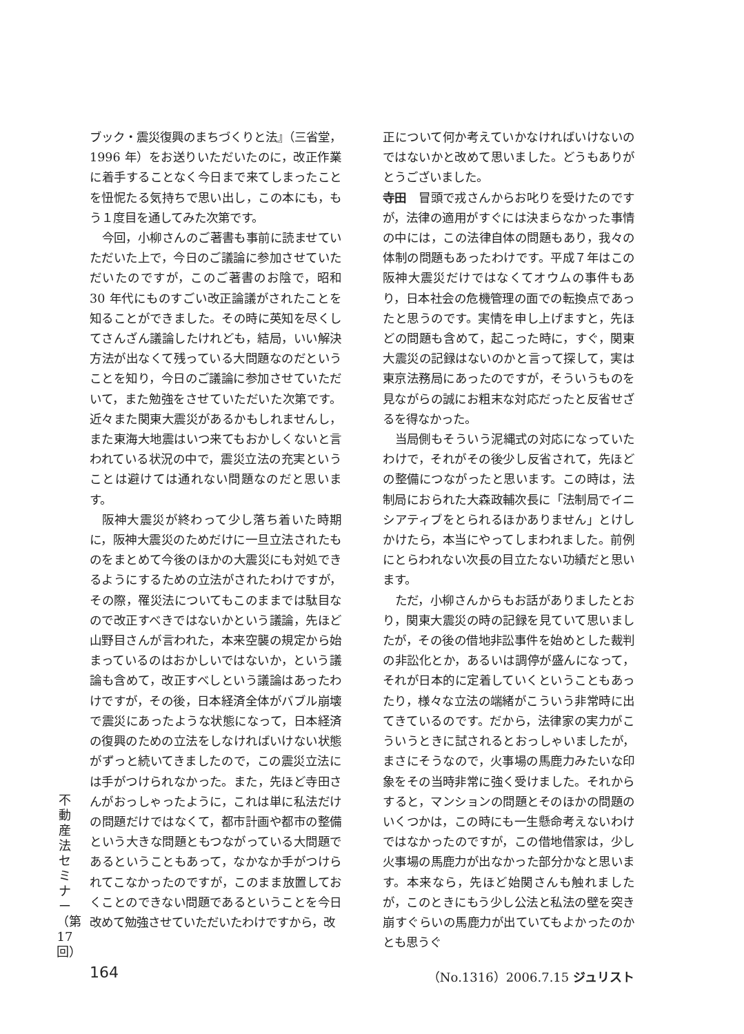ブック・震災復興のまちづくりと法』（三省堂，1996 年）をお送りいただいたのに，改正作業に着手することなく今日まで来てしまったことを忸怩たる気持ちで思い出し，この本にも，もう１度目を通してみた次第です。
今回，小柳さんのご著書も事前に読ませていただいた上で，今日のご議論に参加させていただいたのですが，このご著書のお陰で，昭和 30 年代にものすごい改正論議がされたことを知ることができました。その時に英知を尽くしてさんざん議論したけれども，結局，いい解決方法が出なくて残っている大問題なのだということを知り，今日のご議論に参加させていただいて，また勉強をさせていただいた次第です。近々また関東大震災があるかもしれませんし，また東海大地震はいつ来てもおかしくないと言われている状況の中で，震災立法の充実ということは避けては通れない問題なのだと思います。
阪神大震災が終わって少し落ち着いた時期に，阪神大震災のためだけに一旦立法されたものをまとめて今後のほかの大震災にも対処できるようにするための立法がされたわけですが，その際，罹災法についてもこのままでは駄目なので改正すべきではないかという議論，先ほど山野目さんが言われた，本来空襲の規定から始まっているのはおかしいではないか，という議論も含めて，改正すべしという議論はあったわけですが，その後，日本経済全体がバブル崩壊で震災にあったような状態になって，日本経済の復興のための立法をしなければいけない状態がずっと続いてきましたので，この震災立法には手がつけられなかった。また，先ほど寺田さんがおっしゃったように，これは単に私法だけの問題だけではなくて，都市計画や都市の整備という大きな問題ともつながっている大問題であるということもあって，なかなか手がつけられてこなかったのですが，このまま放置しておくことのできない問題であるということを今日改めて勉強させていただいたわけですから，改
正について何か考えていかなければいけないのではないかと改めて思いました。どうもありがとうございました。
寺田　冒頭で戎さんからお叱りを受けたのですが，法律の適用がすぐには決まらなかった事情の中には，この法律自体の問題もあり，我々の体制の問題もあったわけです。平成７年はこの阪神大震災だけではなくてオウムの事件もあり，日本社会の危機管理の面での転換点であったと思うのです。実情を申し上げますと，先ほどの問題も含めて，起こった時に，すぐ，関東大震災の記録はないのかと言って探して，実は東京法務局にあったのですが，そういうものを見ながらの誠にお粗末な対応だったと反省せざるを得なかった。
当局側もそういう泥縄式の対応になっていたわけで，それがその後少し反省されて，先ほどの整備につながったと思います。この時は，法制局におられた大森政輔次長に「法制局でイニシアティブをとられるほかありません」とけしかけたら，本当にやってしまわれました。前例にとらわれない次長の目立たない功績だと思います。
ただ，小柳さんからもお話がありましたとおり，関東大震災の時の記録を見ていて思いましたが，その後の借地非訟事件を始めとした裁判の非訟化とか，あるいは調停が盛んになって，それが日本的に定着していくということもあったり，様々な立法の端緒がこういう非常時に出てきているのです。だから，法律家の実力がこういうときに試されるとおっしゃいましたが，まさにそうなので，火事場の馬鹿力みたいな印象をその当時非常に強く受けました。それからすると，マンションの問題とそのほかの問題のいくつかは，この時にも一生懸命考えないわけではなかったのですが，この借地借家は，少し火事場の馬鹿力が出なかった部分かなと思います。本来なら，先ほど始関さんも触れましたが，このときにもう少し公法と私法の壁を突き崩すぐらいの馬鹿力が出ていてもよかったのかとも思うぐ
不動産法セミナー（第17回）
164 （No.1316）2006.7.15 ジュリスト